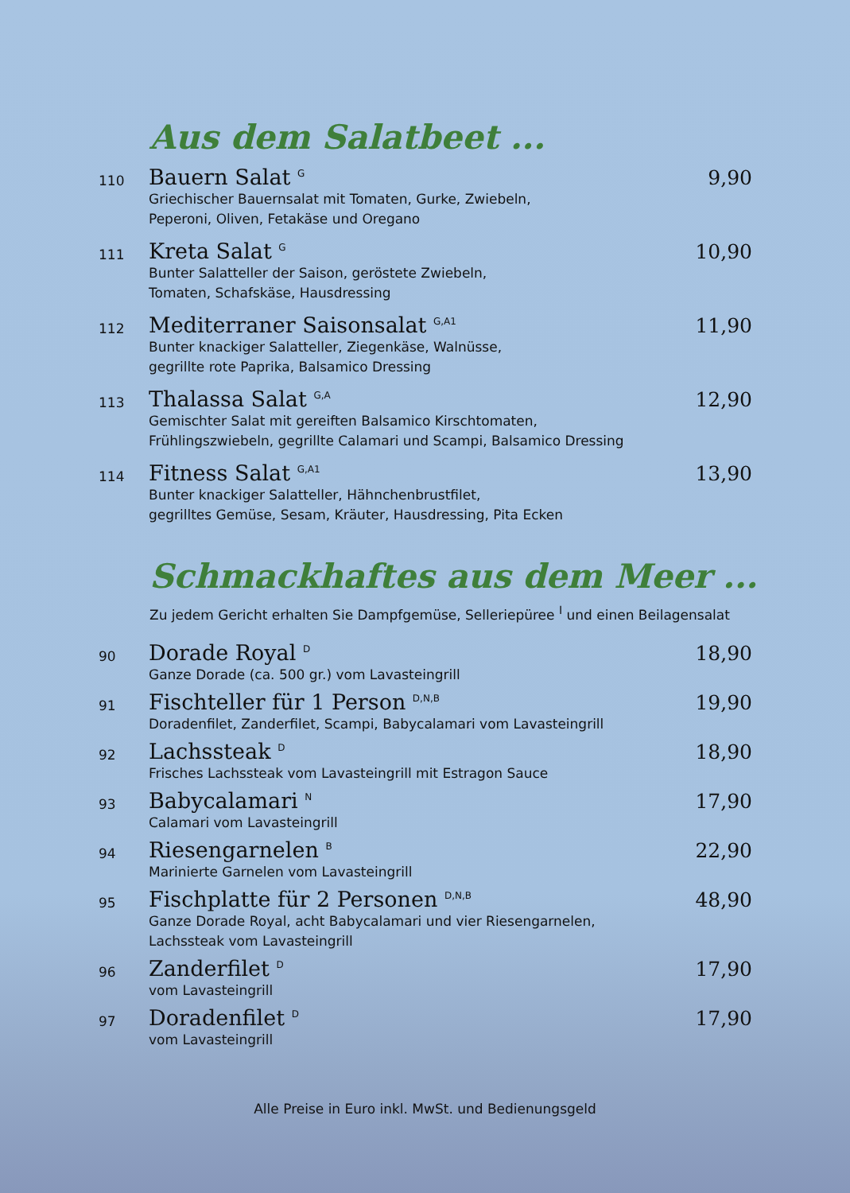Aus dem Salatbeet ...
110
Bauern Salat <sup>G</sup>
Griechischer Bauernsalat mit Tomaten, Gurke, Zwiebeln,
Peperoni, Oliven, Fetakäse und Oregano
9,90
111
Kreta Salat <sup>G</sup>
Bunter Salatteller der Saison, geröstete Zwiebeln,
Tomaten, Schafskäse, Hausdressing
10,90
112
Mediterraner Saisonsalat <sup>G,A1</sup>
Bunter knackiger Salatteller, Ziegenkäse, Walnüsse,
gegrillte rote Paprika, Balsamico Dressing
11,90
113
Thalassa Salat <sup>G,A</sup>
Gemischter Salat mit gereiften Balsamico Kirschtomaten,
Frühlingszwiebeln, gegrillte Calamari und Scampi, Balsamico Dressing
12,90
114
Fitness Salat <sup>G,A1</sup>
Bunter knackiger Salatteller, Hähnchenbrustfilet,
gegrilltes Gemüse, Sesam, Kräuter, Hausdressing, Pita Ecken
13,90
Schmackhaftes aus dem Meer ...
Zu jedem Gericht erhalten Sie Dampfgemüse, Selleriepüree <sup>I</sup> und einen Beilagensalat
90
Dorade Royal <sup>D</sup>
Ganze Dorade (ca. 500 gr.) vom Lavasteingrill
18,90
91
Fischteller für 1 Person <sup>D,N,B</sup>
Doradenfilet, Zanderfilet, Scampi, Babycalamari vom Lavasteingrill
19,90
92
Lachssteak <sup>D</sup>
Frisches Lachssteak vom Lavasteingrill mit Estragon Sauce
18,90
93
Babycalamari <sup>N</sup>
Calamari vom Lavasteingrill
17,90
94
Riesengarnelen <sup>B</sup>
Marinierte Garnelen vom Lavasteingrill
22,90
95
Fischplatte für 2 Personen <sup>D,N,B</sup>
Ganze Dorade Royal, acht Babycalamari und vier Riesengarnelen,
Lachssteak vom Lavasteingrill
48,90
96
Zanderfilet <sup>D</sup>
vom Lavasteingrill
17,90
97
Doradenfilet <sup>D</sup>
vom Lavasteingrill
17,90
Alle Preise in Euro inkl. MwSt. und Bedienungsgeld